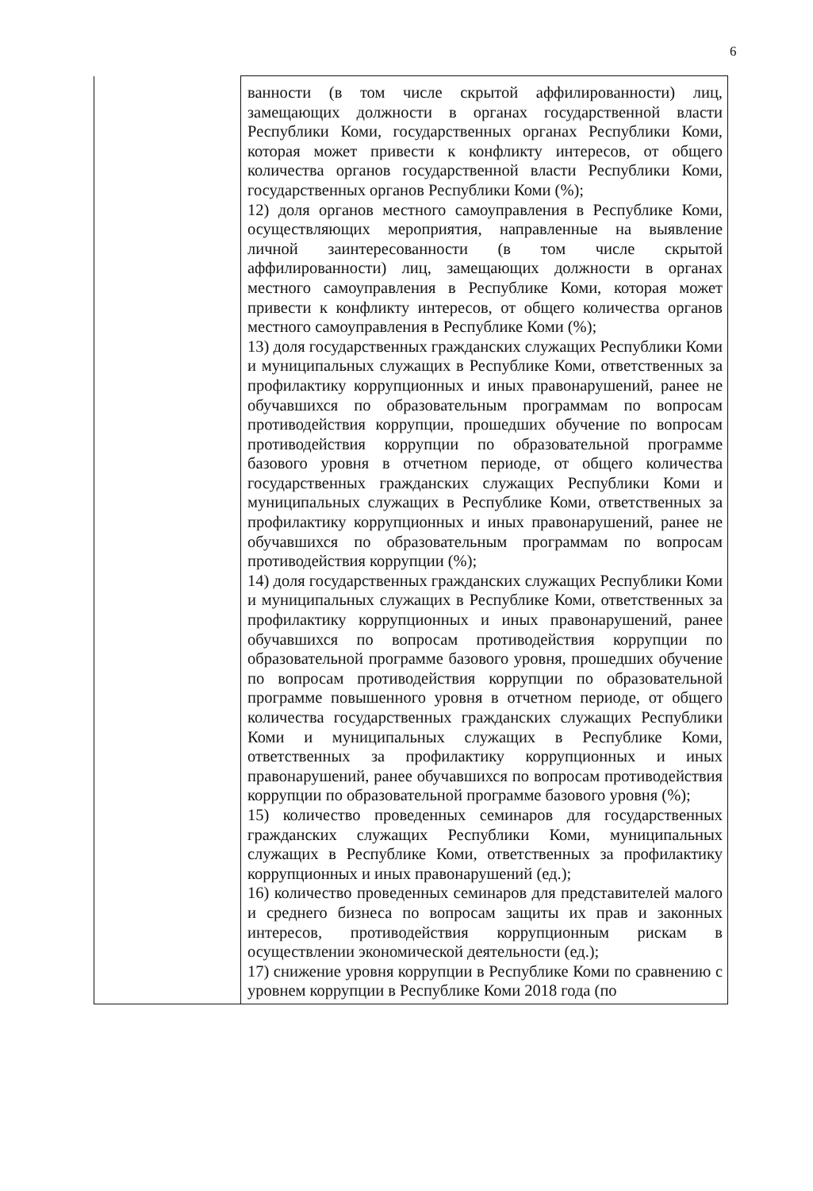6
| | ванности (в том числе скрытой аффилированности) лиц, замещающих должности в органах государственной власти Республики Коми, государственных органах Республики Коми, которая может привести к конфликту интересов, от общего количества органов государственной власти Республики Коми, государственных органов Республики Коми (%); 12) доля органов местного самоуправления в Республике Коми, осуществляющих мероприятия, направленные на выявление личной заинтересованности (в том числе скрытой аффилированности) лиц, замещающих должности в органах местного самоуправления в Республике Коми, которая может привести к конфликту интересов, от общего количества органов местного самоуправления в Республике Коми (%); 13) доля государственных гражданских служащих Республики Коми и муниципальных служащих в Республике Коми, ответственных за профилактику коррупционных и иных правонарушений, ранее не обучавшихся по образовательным программам по вопросам противодействия коррупции, прошедших обучение по вопросам противодействия коррупции по образовательной программе базового уровня в отчетном периоде, от общего количества государственных гражданских служащих Республики Коми и муниципальных служащих в Республике Коми, ответственных за профилактику коррупционных и иных правонарушений, ранее не обучавшихся по образовательным программам по вопросам противодействия коррупции (%); 14) доля государственных гражданских служащих Республики Коми и муниципальных служащих в Республике Коми, ответственных за профилактику коррупционных и иных правонарушений, ранее обучавшихся по вопросам противодействия коррупции по образовательной программе базового уровня, прошедших обучение по вопросам противодействия коррупции по образовательной программе повышенного уровня в отчетном периоде, от общего количества государственных гражданских служащих Республики Коми и муниципальных служащих в Республике Коми, ответственных за профилактику коррупционных и иных правонарушений, ранее обучавшихся по вопросам противодействия коррупции по образовательной программе базового уровня (%); 15) количество проведенных семинаров для государственных гражданских служащих Республики Коми, муниципальных служащих в Республике Коми, ответственных за профилактику коррупционных и иных правонарушений (ед.); 16) количество проведенных семинаров для представителей малого и среднего бизнеса по вопросам защиты их прав и законных интересов, противодействия коррупционным рискам в осуществлении экономической деятельности (ед.); 17) снижение уровня коррупции в Республике Коми по сравнению с уровнем коррупции в Республике Коми 2018 года (по |